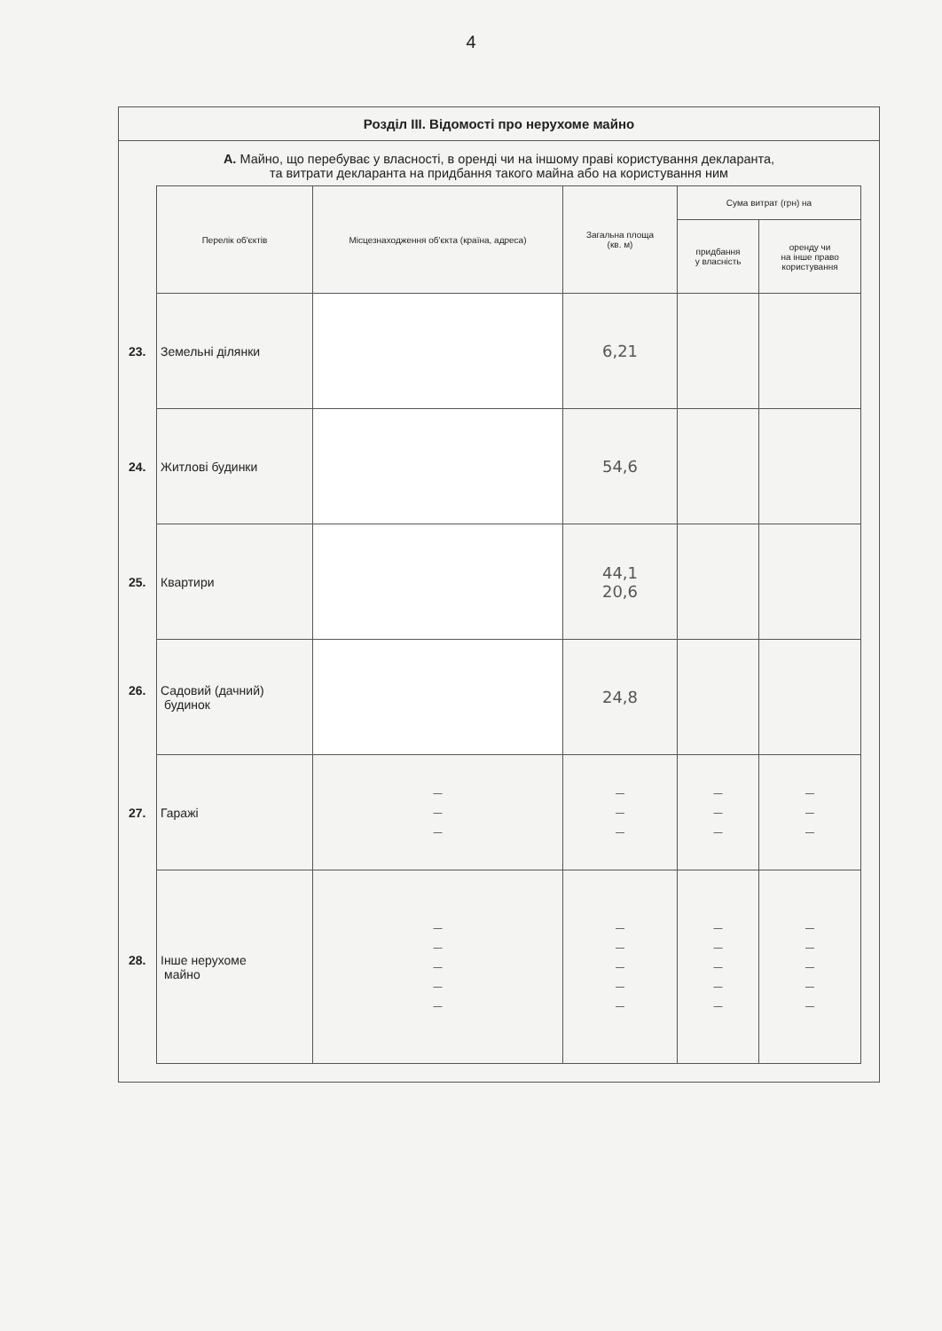4
Розділ III. Відомості про нерухоме майно
А. Майно, що перебуває у власності, в оренді чи на іншому праві користування декларанта,
та витрати декларанта на придбання такого майна або на користування ним
| Перелік об'єктів | Місцезнаходження об'єкта (країна, адреса) | Загальна площа (кв. м) | Сума витрат (грн) на | |
| --- | --- | --- | --- | --- |
| | | | придбання у власність | оренду чи на інше право користування |
| 23. Земельні ділянки | | 6,21 | | |
| 24. Житлові будинки | | 54,6 | | |
| 25. Квартири | | 44,1 20,6 | | |
| 26. Садовий (дачний) будинок | | 24,8 | | |
| 27. Гаражі | — — — | — — — | — — — | — — — |
| 28. Інше нерухоме майно | — — — — — | — — — — — | — — — — — | — — — — — |